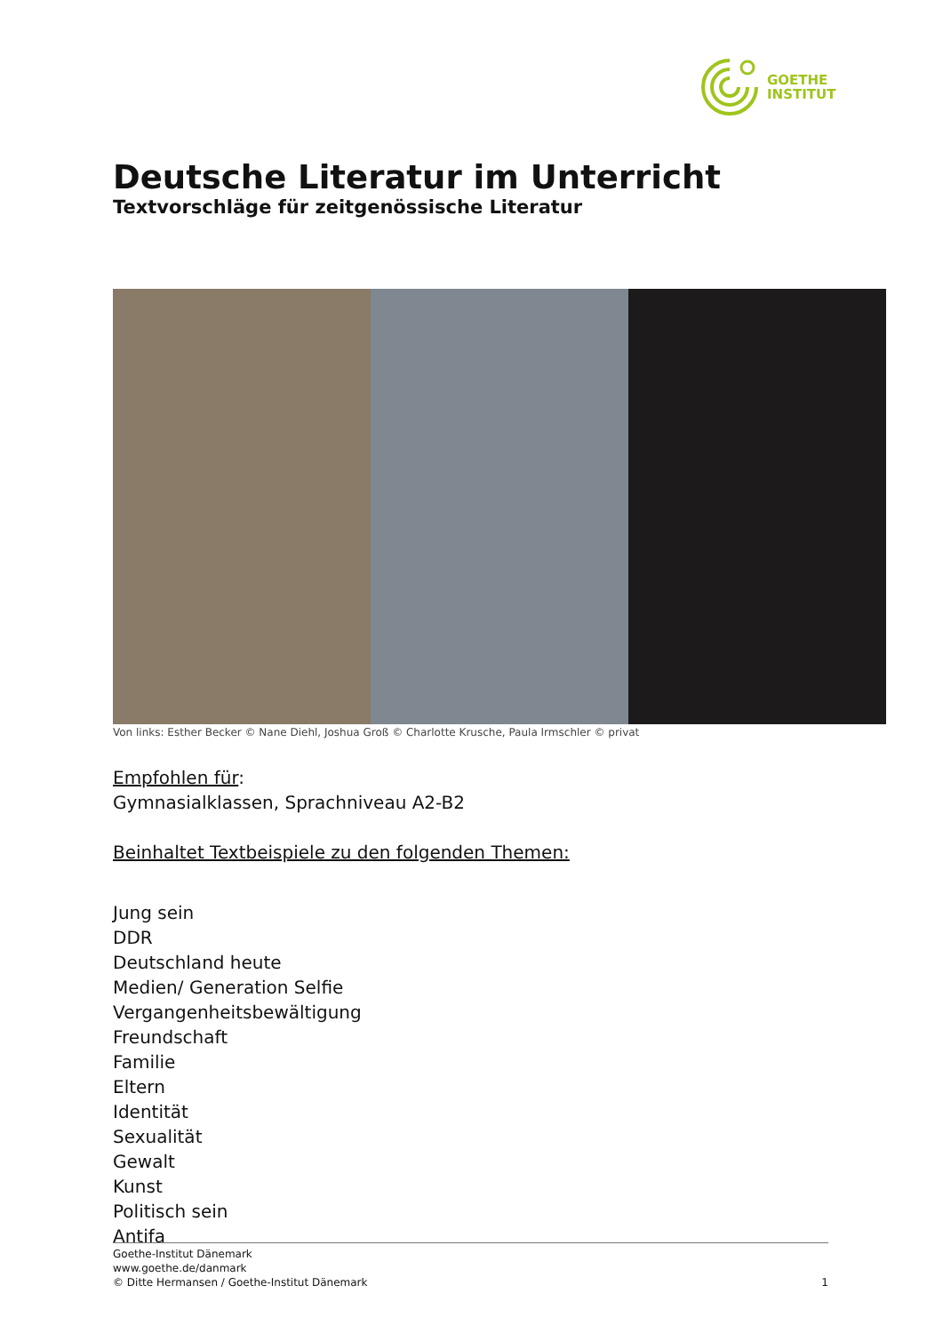GOETHE
INSTITUT
Deutsche Literatur im Unterricht
Textvorschläge für zeitgenössische Literatur
Von links: Esther Becker © Nane Diehl, Joshua Groß © Charlotte Krusche, Paula Irmschler © privat
Empfohlen für:
Gymnasialklassen, Sprachniveau A2-B2
Beinhaltet Textbeispiele zu den folgenden Themen:
Jung sein
DDR
Deutschland heute
Medien/ Generation Selfie
Vergangenheitsbewältigung
Freundschaft
Familie
Eltern
Identität
Sexualität
Gewalt
Kunst
Politisch sein
Antifa
Goethe-Institut Dänemark
www.goethe.de/danmark
© Ditte Hermansen / Goethe-Institut Dänemark
1